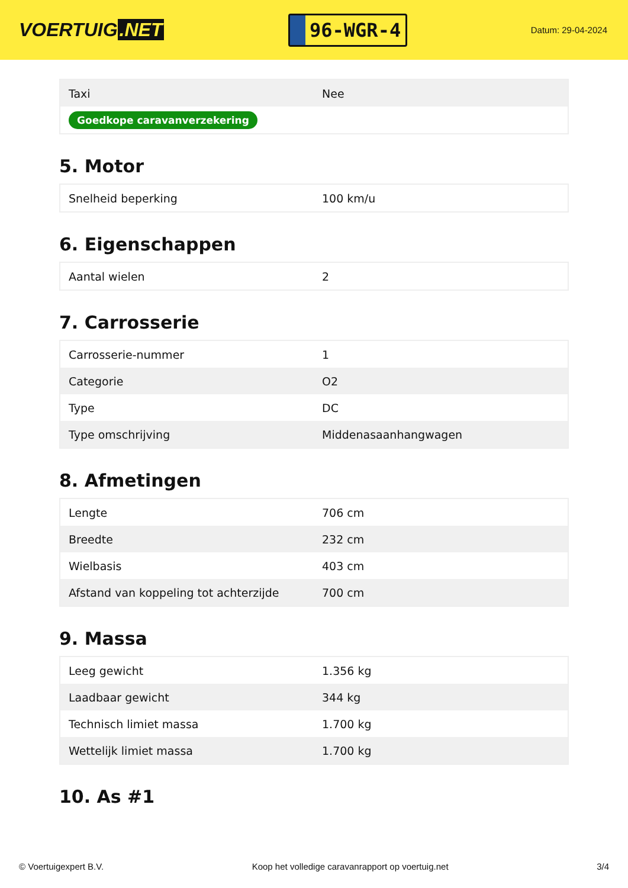VOERTUIG.NET
96-WGR-4
Datum: 29-04-2024
| Taxi | Nee |
| Goedkope caravanverzekering | |
5. Motor
| Snelheid beperking | 100 km/u |
6. Eigenschappen
| Aantal wielen | 2 |
7. Carrosserie
| Carrosserie-nummer | 1 |
| Categorie | O2 |
| Type | DC |
| Type omschrijving | Middenasaanhangwagen |
8. Afmetingen
| Lengte | 706 cm |
| Breedte | 232 cm |
| Wielbasis | 403 cm |
| Afstand van koppeling tot achterzijde | 700 cm |
9. Massa
| Leeg gewicht | 1.356 kg |
| Laadbaar gewicht | 344 kg |
| Technisch limiet massa | 1.700 kg |
| Wettelijk limiet massa | 1.700 kg |
10. As #1
© Voertuigexpert B.V. Koop het volledige caravanrapport op voertuig.net 3/4